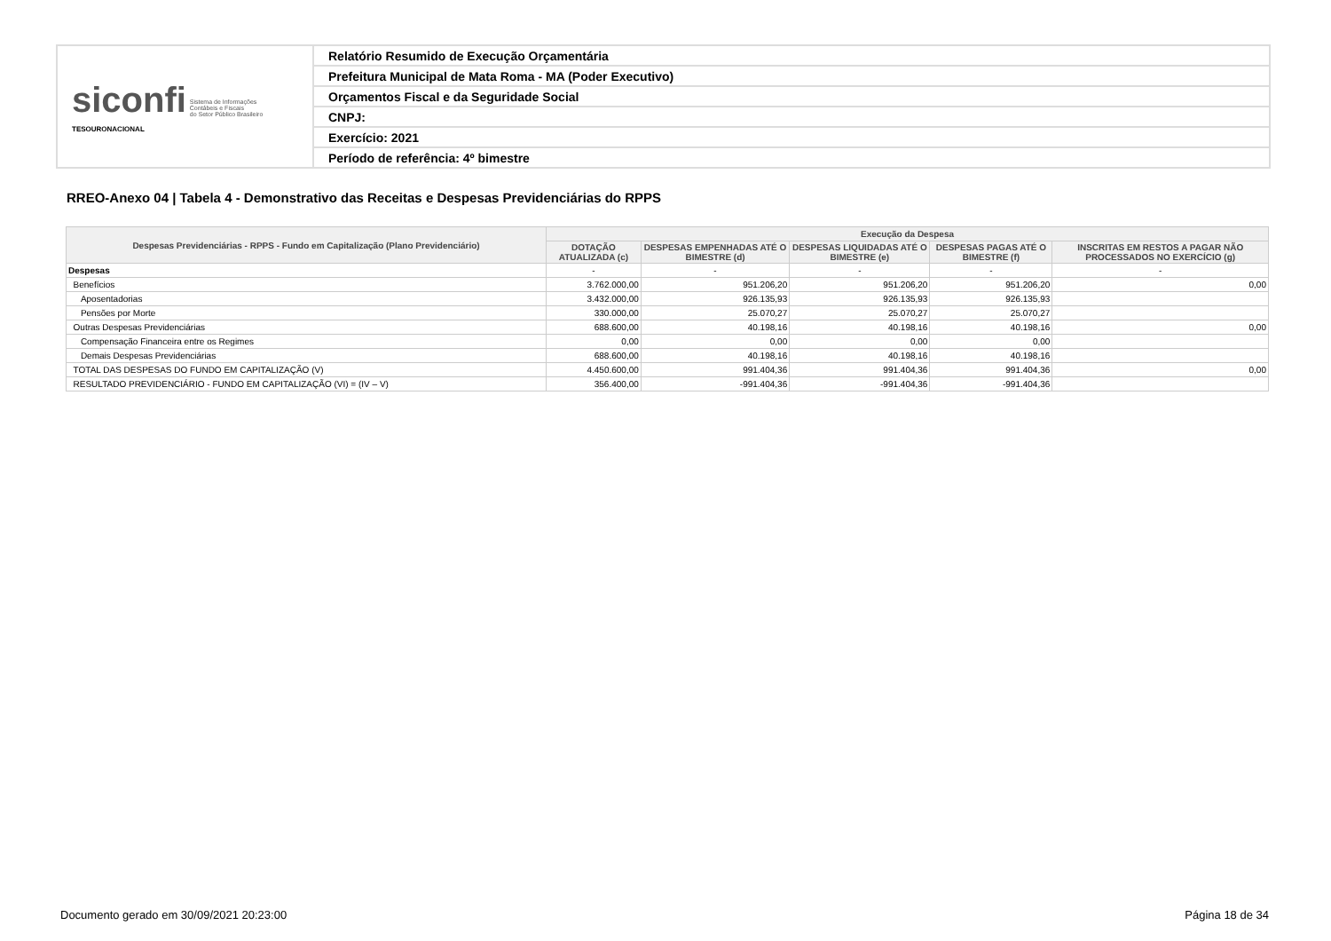| siconfi Sistema de Informações Contábeis e Fiscais do Setor Público Brasileiro TESOURONACIONAL | Relatório Resumido de Execução Orçamentária |
| | Prefeitura Municipal de Mata Roma - MA (Poder Executivo) |
| | Orçamentos Fiscal e da Seguridade Social |
| | CNPJ: |
| | Exercício: 2021 |
| | Período de referência: 4º bimestre |
RREO-Anexo 04 | Tabela 4 - Demonstrativo das Receitas e Despesas Previdenciárias do RPPS
| Despesas Previdenciárias - RPPS - Fundo em Capitalização (Plano Previdenciário) | Execução da Despesa | | | | |
| --- | --- | --- | --- | --- | --- |
| | DOTAÇÃO ATUALIZADA (c) | DESPESAS EMPENHADAS ATÉ O BIMESTRE (d) | DESPESAS LIQUIDADAS ATÉ O BIMESTRE (e) | DESPESAS PAGAS ATÉ O BIMESTRE (f) | INSCRITAS EM RESTOS A PAGAR NÃO PROCESSADOS NO EXERCÍCIO (g) |
| Despesas | - | - | - | - | - |
| Benefícios | 3.762.000,00 | 951.206,20 | 951.206,20 | 951.206,20 | 0,00 |
| Aposentadorias | 3.432.000,00 | 926.135,93 | 926.135,93 | 926.135,93 | |
| Pensões por Morte | 330.000,00 | 25.070,27 | 25.070,27 | 25.070,27 | |
| Outras Despesas Previdenciárias | 688.600,00 | 40.198,16 | 40.198,16 | 40.198,16 | 0,00 |
| Compensação Financeira entre os Regimes | 0,00 | 0,00 | 0,00 | 0,00 | |
| Demais Despesas Previdenciárias | 688.600,00 | 40.198,16 | 40.198,16 | 40.198,16 | |
| TOTAL DAS DESPESAS DO FUNDO EM CAPITALIZAÇÃO (V) | 4.450.600,00 | 991.404,36 | 991.404,36 | 991.404,36 | 0,00 |
| RESULTADO PREVIDENCIÁRIO - FUNDO EM CAPITALIZAÇÃO (VI) = (IV – V) | 356.400,00 | -991.404,36 | -991.404,36 | -991.404,36 | |
Documento gerado em 30/09/2021 20:23:00 Página 18 de 34